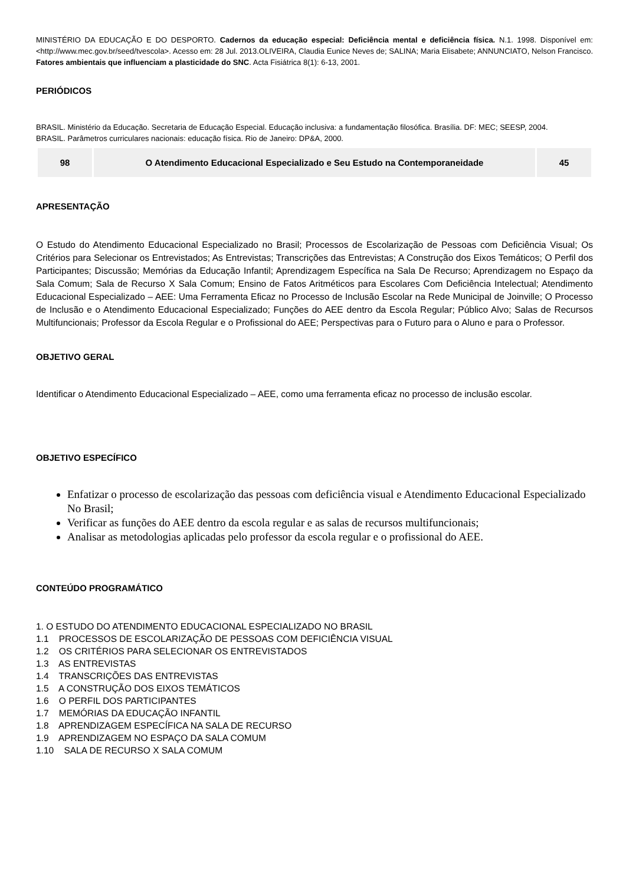MINISTÉRIO DA EDUCAÇÃO E DO DESPORTO. Cadernos da educação especial: Deficiência mental e deficiência física. N.1. 1998. Disponível em: <http://www.mec.gov.br/seed/tvescola>. Acesso em: 28 Jul. 2013.OLIVEIRA, Claudia Eunice Neves de; SALINA; Maria Elisabete; ANNUNCIATO, Nelson Francisco. Fatores ambientais que influenciam a plasticidade do SNC. Acta Fisiátrica 8(1): 6-13, 2001.
PERIÓDICOS
BRASIL. Ministério da Educação. Secretaria de Educação Especial. Educação inclusiva: a fundamentação filosófica. Brasília. DF: MEC; SEESP, 2004.
BRASIL. Parâmetros curriculares nacionais: educação física. Rio de Janeiro: DP&A, 2000.
| 98 | O Atendimento Educacional Especializado e Seu Estudo na Contemporaneidade | 45 |
APRESENTAÇÃO
O Estudo do Atendimento Educacional Especializado no Brasil; Processos de Escolarização de Pessoas com Deficiência Visual; Os Critérios para Selecionar os Entrevistados; As Entrevistas; Transcrições das Entrevistas; A Construção dos Eixos Temáticos; O Perfil dos Participantes; Discussão; Memórias da Educação Infantil; Aprendizagem Específica na Sala De Recurso; Aprendizagem no Espaço da Sala Comum; Sala de Recurso X Sala Comum; Ensino de Fatos Aritméticos para Escolares Com Deficiência Intelectual; Atendimento Educacional Especializado – AEE: Uma Ferramenta Eficaz no Processo de Inclusão Escolar na Rede Municipal de Joinville; O Processo de Inclusão e o Atendimento Educacional Especializado; Funções do AEE dentro da Escola Regular; Público Alvo; Salas de Recursos Multifuncionais; Professor da Escola Regular e o Profissional do AEE; Perspectivas para o Futuro para o Aluno e para o Professor.
OBJETIVO GERAL
Identificar o Atendimento Educacional Especializado – AEE, como uma ferramenta eficaz no processo de inclusão escolar.
OBJETIVO ESPECÍFICO
Enfatizar o processo de escolarização das pessoas com deficiência visual e Atendimento Educacional Especializado No Brasil;
Verificar as funções do AEE dentro da escola regular e as salas de recursos multifuncionais;
Analisar as metodologias aplicadas pelo professor da escola regular e o profissional do AEE.
CONTEÚDO PROGRAMÁTICO
1. O ESTUDO DO ATENDIMENTO EDUCACIONAL ESPECIALIZADO NO BRASIL
1.1 PROCESSOS DE ESCOLARIZAÇÃO DE PESSOAS COM DEFICIÊNCIA VISUAL
1.2 OS CRITÉRIOS PARA SELECIONAR OS ENTREVISTADOS
1.3 AS ENTREVISTAS
1.4 TRANSCRIÇÕES DAS ENTREVISTAS
1.5 A CONSTRUÇÃO DOS EIXOS TEMÁTICOS
1.6 O PERFIL DOS PARTICIPANTES
1.7 MEMÓRIAS DA EDUCAÇÃO INFANTIL
1.8 APRENDIZAGEM ESPECÍFICA NA SALA DE RECURSO
1.9 APRENDIZAGEM NO ESPAÇO DA SALA COMUM
1.10 SALA DE RECURSO X SALA COMUM